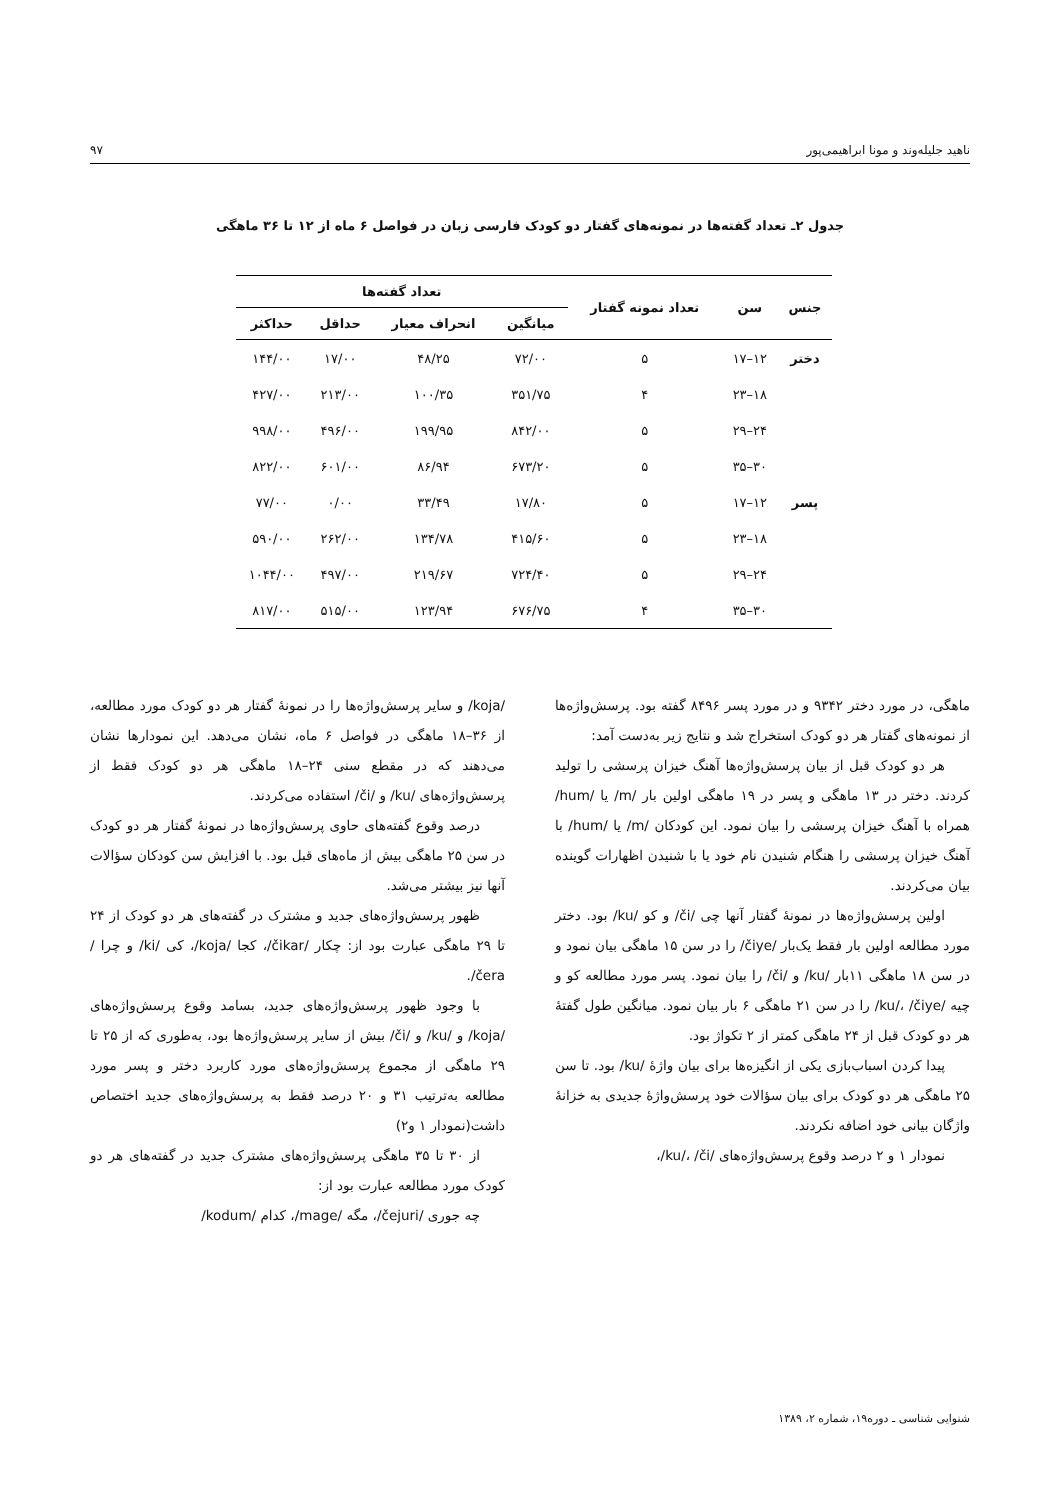ناهید جلیله‌وند و مونا ابراهیمی‌پور ۹۷
جدول ۲ـ تعداد گفته‌ها در نمونه‌های گفتار دو کودک فارسی زبان در فواصل ۶ ماه از ۱۲ تا ۳۶ ماهگی
| جنس | سن | تعداد نمونه گفتار | تعداد گفته‌ها | | | |
| --- | --- | --- | --- | --- | --- | --- |
| | | | میانگین | انحراف معیار | حداقل | حداکثر |
| دختر | ۱۲–۱۷ | ۵ | ۷۲/۰۰ | ۴۸/۲۵ | ۱۷/۰۰ | ۱۴۴/۰۰ |
| | ۱۸–۲۳ | ۴ | ۳۵۱/۷۵ | ۱۰۰/۳۵ | ۲۱۳/۰۰ | ۴۲۷/۰۰ |
| | ۲۴–۲۹ | ۵ | ۸۴۲/۰۰ | ۱۹۹/۹۵ | ۴۹۶/۰۰ | ۹۹۸/۰۰ |
| | ۳۰–۳۵ | ۵ | ۶۷۳/۲۰ | ۸۶/۹۴ | ۶۰۱/۰۰ | ۸۲۲/۰۰ |
| پسر | ۱۲–۱۷ | ۵ | ۱۷/۸۰ | ۳۳/۴۹ | ۰/۰۰ | ۷۷/۰۰ |
| | ۱۸–۲۳ | ۵ | ۴۱۵/۶۰ | ۱۳۴/۷۸ | ۲۶۲/۰۰ | ۵۹۰/۰۰ |
| | ۲۴–۲۹ | ۵ | ۷۲۴/۴۰ | ۲۱۹/۶۷ | ۴۹۷/۰۰ | ۱۰۴۴/۰۰ |
| | ۳۰–۳۵ | ۴ | ۶۷۶/۷۵ | ۱۲۳/۹۴ | ۵۱۵/۰۰ | ۸۱۷/۰۰ |
ماهگی، در مورد دختر ۹۳۴۲ و در مورد پسر ۸۴۹۶ گفته بود. پرسش‌واژه‌ها از نمونه‌های گفتار هر دو کودک استخراج شد و نتایج زیر به‌دست آمد:
هر دو کودک قبل از بیان پرسش‌واژه‌ها آهنگ خیزان پرسشی را تولید کردند. دختر در ۱۳ ماهگی و پسر در ۱۹ ماهگی اولین بار /m/ یا /hum/ همراه با آهنگ خیزان پرسشی را بیان نمود. این کودکان /m/ یا /hum/ با آهنگ خیزان پرسشی را هنگام شنیدن نام خود یا با شنیدن اظهارات گوینده بیان می‌کردند.
اولین پرسش‌واژه‌ها در نمونهٔ گفتار آنها چی /či/ و کو /ku/ بود. دختر مورد مطالعه اولین بار فقط یک‌بار /čiye/ را در سن ۱۵ ماهگی بیان نمود و در سن ۱۸ ماهگی ۱۱بار /ku/ و /či/ را بیان نمود. پسر مورد مطالعه کو و چیه /ku/، /čiye/ را در سن ۲۱ ماهگی ۶ بار بیان نمود. میانگین طول گفتهٔ هر دو کودک قبل از ۲۴ ماهگی کمتر از ۲ تکواژ بود.
پیدا کردن اسباب‌بازی یکی از انگیزه‌ها برای بیان واژهٔ /ku/ بود. تا سن ۲۵ ماهگی هر دو کودک برای بیان سؤالات خود پرسش‌واژهٔ جدیدی به خزانهٔ واژگان بیانی خود اضافه نکردند.
نمودار ۱ و ۲ درصد وقوع پرسش‌واژه‌های /ku/، /či/،
/koja/ و سایر پرسش‌واژه‌ها را در نمونهٔ گفتار هر دو کودک مورد مطالعه، از ۳۶–۱۸ ماهگی در فواصل ۶ ماه، نشان می‌دهد. این نمودارها نشان می‌دهند که در مقطع سنی ۲۴–۱۸ ماهگی هر دو کودک فقط از پرسش‌واژه‌های /ku/ و /či/ استفاده می‌کردند.
درصد وقوع گفته‌های حاوی پرسش‌واژه‌ها در نمونهٔ گفتار هر دو کودک در سن ۲۵ ماهگی بیش از ماه‌های قبل بود. با افزایش سن کودکان سؤالات آنها نیز بیشتر می‌شد.
ظهور پرسش‌واژه‌های جدید و مشترک در گفته‌های هر دو کودک از ۲۴ تا ۲۹ ماهگی عبارت بود از: چکار /čikar/، کجا /koja/، کی /ki/ و چرا /čera/.
با وجود ظهور پرسش‌واژه‌های جدید، بسامد وقوع پرسش‌واژه‌های /koja/ و /ku/ و /či/ بیش از سایر پرسش‌واژه‌ها بود، به‌طوری که از ۲۵ تا ۲۹ ماهگی از مجموع پرسش‌واژه‌های مورد کاربرد دختر و پسر مورد مطالعه به‌ترتیب ۳۱ و ۲۰ درصد فقط به پرسش‌واژه‌های جدید اختصاص داشت(نمودار ۱ و۲)
از ۳۰ تا ۳۵ ماهگی پرسش‌واژه‌های مشترک جدید در گفته‌های هر دو کودک مورد مطالعه عبارت بود از:
چه جوری /čejuri/، مگه /mage/، کدام /kodum/
شنوایی شناسی ـ دوره۱۹، شماره ۲، ۱۳۸۹